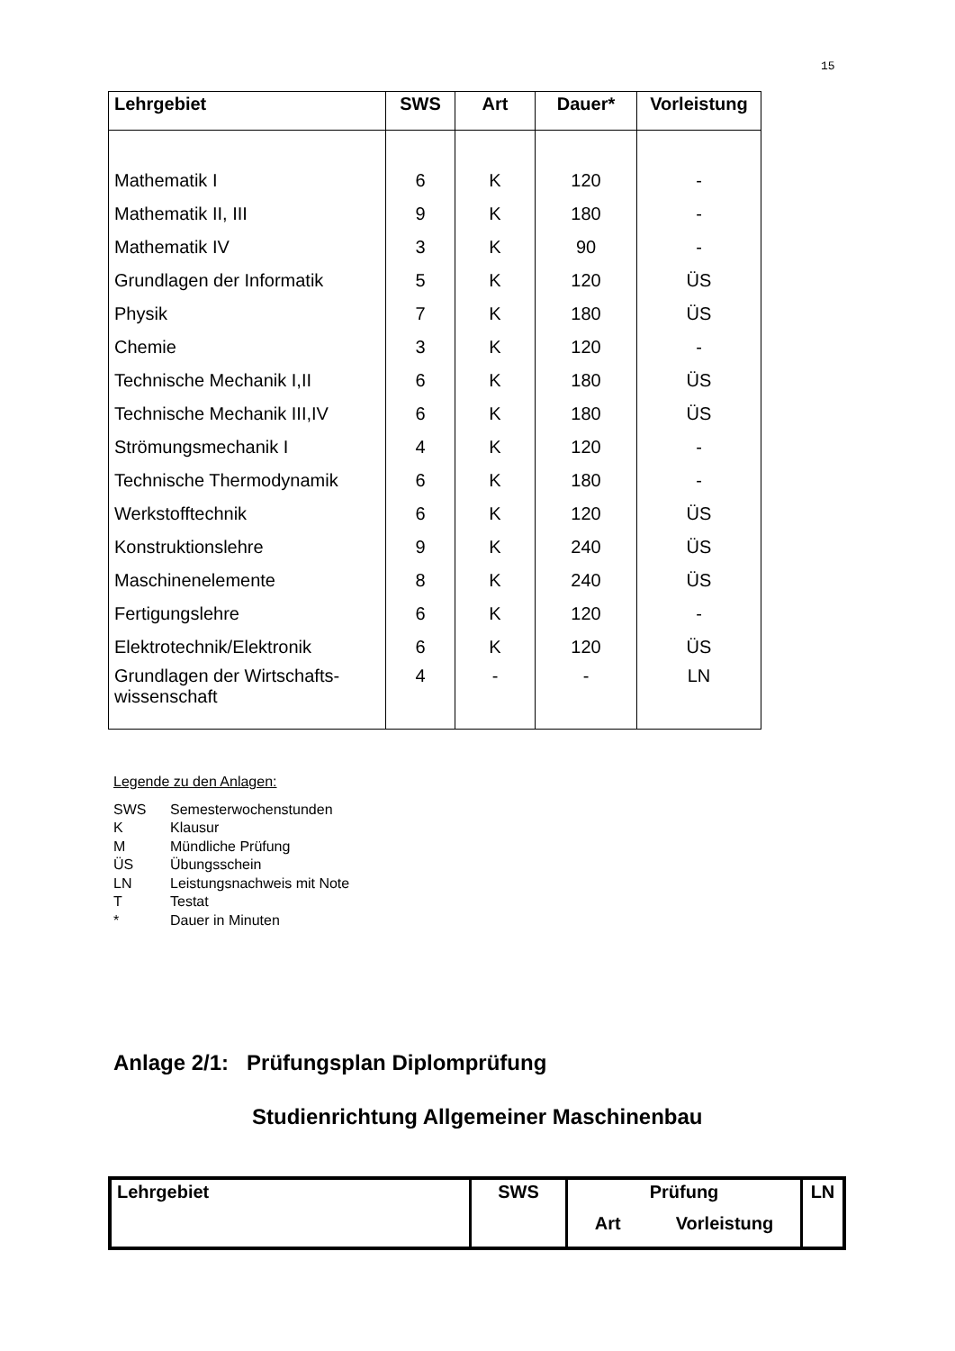15
| Lehrgebiet | SWS | Art | Dauer* | Vorleistung |
| --- | --- | --- | --- | --- |
| Mathematik I | 6 | K | 120 | - |
| Mathematik II, III | 9 | K | 180 | - |
| Mathematik IV | 3 | K | 90 | - |
| Grundlagen der Informatik | 5 | K | 120 | ÜS |
| Physik | 7 | K | 180 | ÜS |
| Chemie | 3 | K | 120 | - |
| Technische Mechanik I,II | 6 | K | 180 | ÜS |
| Technische Mechanik III,IV | 6 | K | 180 | ÜS |
| Strömungsmechanik I | 4 | K | 120 | - |
| Technische Thermodynamik | 6 | K | 180 | - |
| Werkstofftechnik | 6 | K | 120 | ÜS |
| Konstruktionslehre | 9 | K | 240 | ÜS |
| Maschinenelemente | 8 | K | 240 | ÜS |
| Fertigungslehre | 6 | K | 120 | - |
| Elektrotechnik/Elektronik | 6 | K | 120 | ÜS |
| Grundlagen der Wirtschafts- wissenschaft | 4 | - | - | LN |
Legende zu den Anlagen:
SWS Semesterwochenstunden
K Klausur
M Mündliche Prüfung
ÜS Übungsschein
LN Leistungsnachweis mit Note
T Testat
* Dauer in Minuten
Anlage 2/1: Prüfungsplan Diplomprüfung
Studienrichtung Allgemeiner Maschinenbau
| Lehrgebiet | SWS | Prüfung Art Vorleistung | LN |